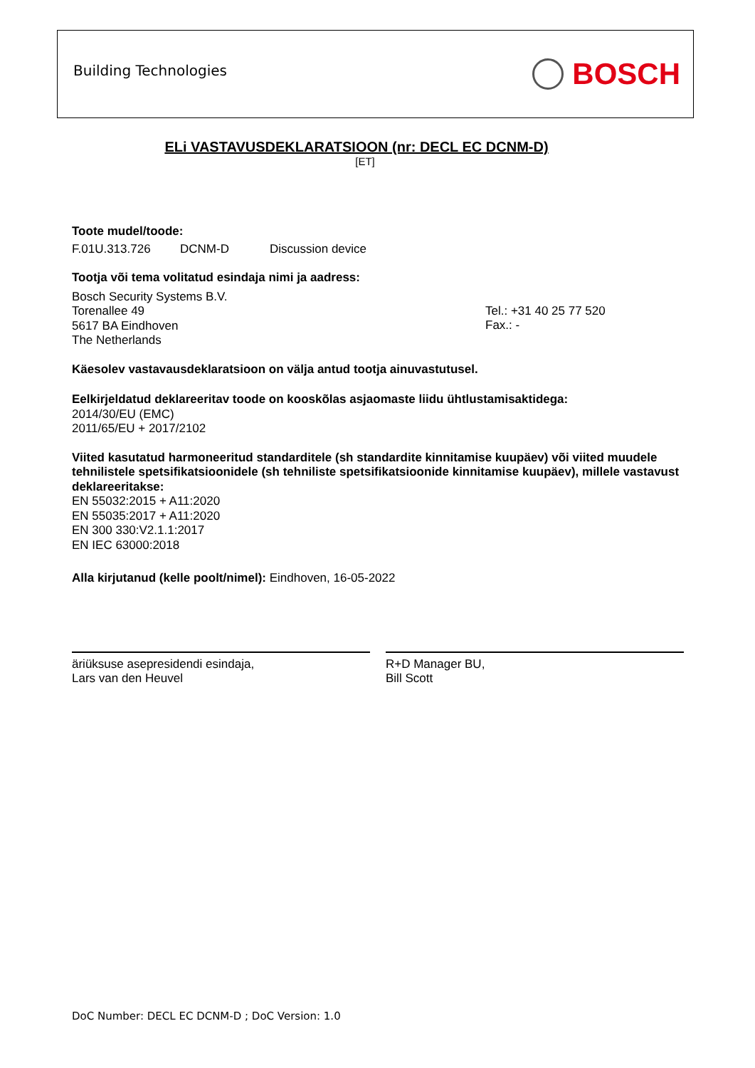Building Technologies BOSCH
ELi VASTAVUSDEKLARATSIOON (nr: DECL EC DCNM-D)
[ET]
Toote mudel/toode:
F.01U.313.726 DCNM-D Discussion device
Tootja või tema volitatud esindaja nimi ja aadress:
Bosch Security Systems B.V.
Torenallee 49
5617 BA Eindhoven
The Netherlands
Tel.: +31 40 25 77 520
Fax.: -
Käesolev vastavausdeklaratsioon on välja antud tootja ainuvastutusel.
Eelkirjeldatud deklareeritav toode on kooskõlas asjaomaste liidu ühtlustamisaktidega:
2014/30/EU (EMC)
2011/65/EU + 2017/2102
Viited kasutatud harmoneeritud standarditele (sh standardite kinnitamise kuupäev) või viited muudele tehnilistele spetsifikatsioonidele (sh tehniliste spetsifikatsioonide kinnitamise kuupäev), millele vastavust deklareeritakse:
EN 55032:2015 + A11:2020
EN 55035:2017 + A11:2020
EN 300 330:V2.1.1:2017
EN IEC 63000:2018
Alla kirjutanud (kelle poolt/nimel): Eindhoven, 16-05-2022
äriüksuse asepresidendi esindaja,
Lars van den Heuvel
R+D Manager BU,
Bill Scott
DoC Number: DECL EC DCNM-D ; DoC Version: 1.0